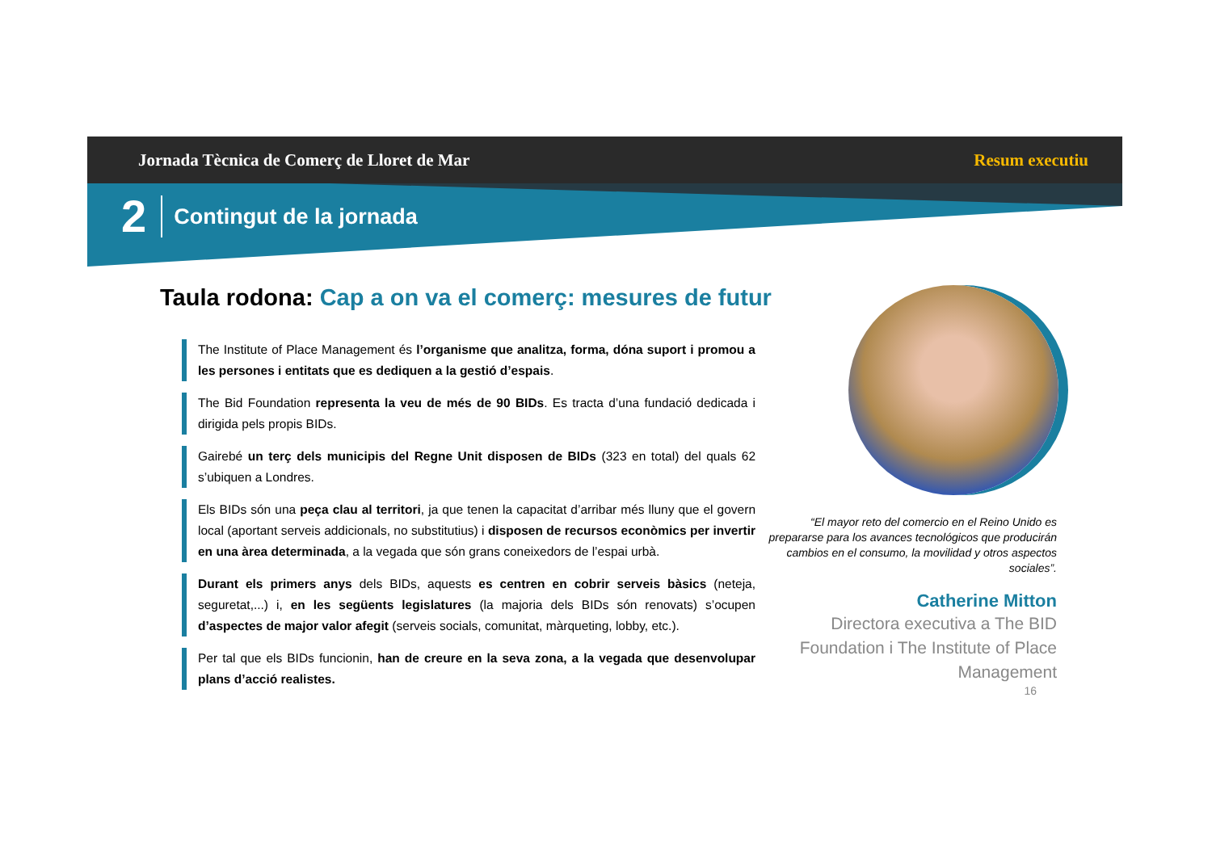Jornada Tècnica de Comerç de Lloret de Mar Resum executiu
2 Contingut de la jornada
Taula rodona: Cap a on va el comerç: mesures de futur
The Institute of Place Management és l’organisme que analitza, forma, dóna suport i promou a les persones i entitats que es dediquen a la gestió d’espais.
The Bid Foundation representa la veu de més de 90 BIDs. Es tracta d’una fundació dedicada i dirigida pels propis BIDs.
Gairebé un terç dels municipis del Regne Unit disposen de BIDs (323 en total) del quals 62 s’ubiquen a Londres.
Els BIDs són una peça clau al territori, ja que tenen la capacitat d’arribar més lluny que el govern local (aportant serveis addicionals, no substitutius) i disposen de recursos econòmics per invertir en una àrea determinada, a la vegada que són grans coneixedors de l’espai urbà.
Durant els primers anys dels BIDs, aquests es centren en cobrir serveis bàsics (neteja, seguretat,...) i, en les següents legislatures (la majoria dels BIDs són renovats) s’ocupen d’aspectes de major valor afegit (serveis socials, comunitat, màrqueting, lobby, etc.).
Per tal que els BIDs funcionin, han de creure en la seva zona, a la vegada que desenvolupar plans d’acció realistes.
“El mayor reto del comercio en el Reino Unido es prepararse para los avances tecnológicos que producirán cambios en el consumo, la movilidad y otros aspectos sociales”.
Catherine Mitton
Directora executiva a The BID Foundation i The Institute of Place Management
16